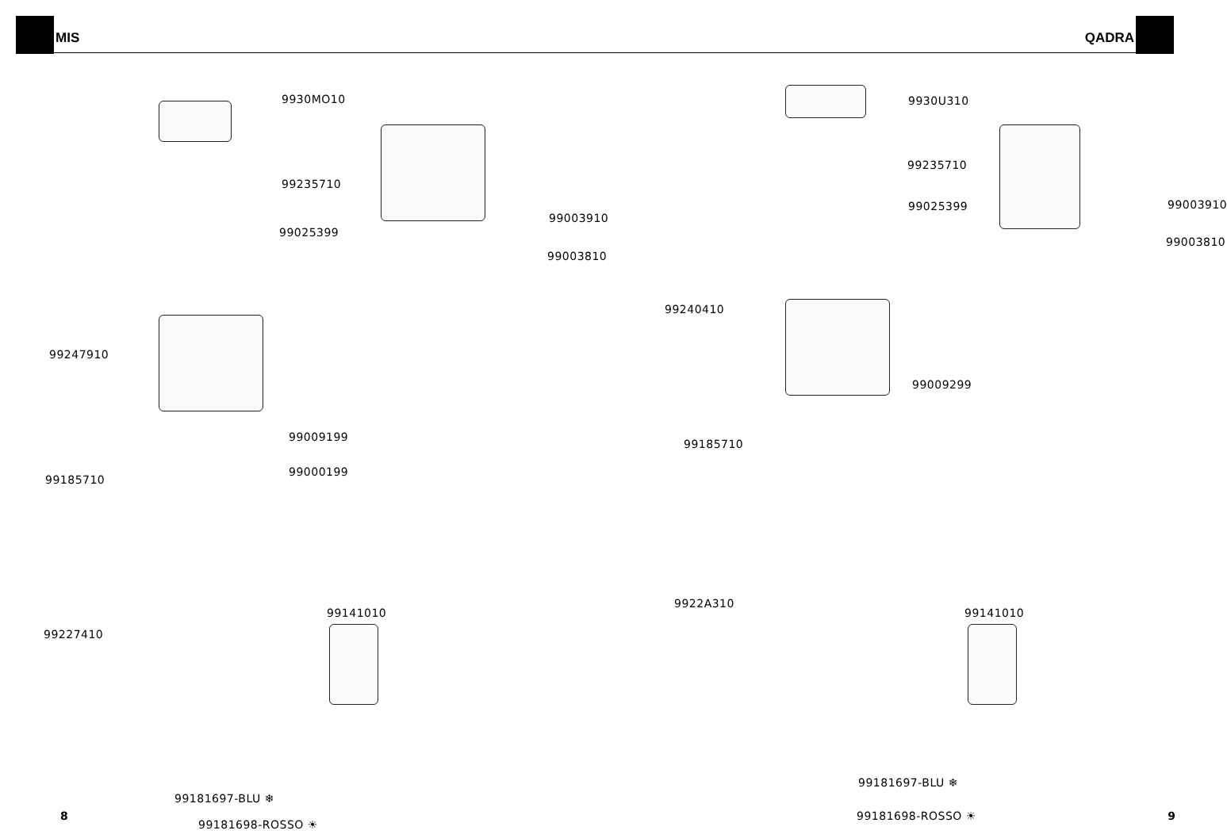MIS QADRA
9930MO10
99235710
99025399
99003910
99003810
99247910
99009199
99000199
99185710
99227410
99141010
99181697-BLU ❄
99181698-ROSSO ☀
8
9930U310
99235710
99025399 99003910
99003810
99240410
99009299
99185710
9922A310
99141010
99181697-BLU ❄
99181698-ROSSO ☀ 9